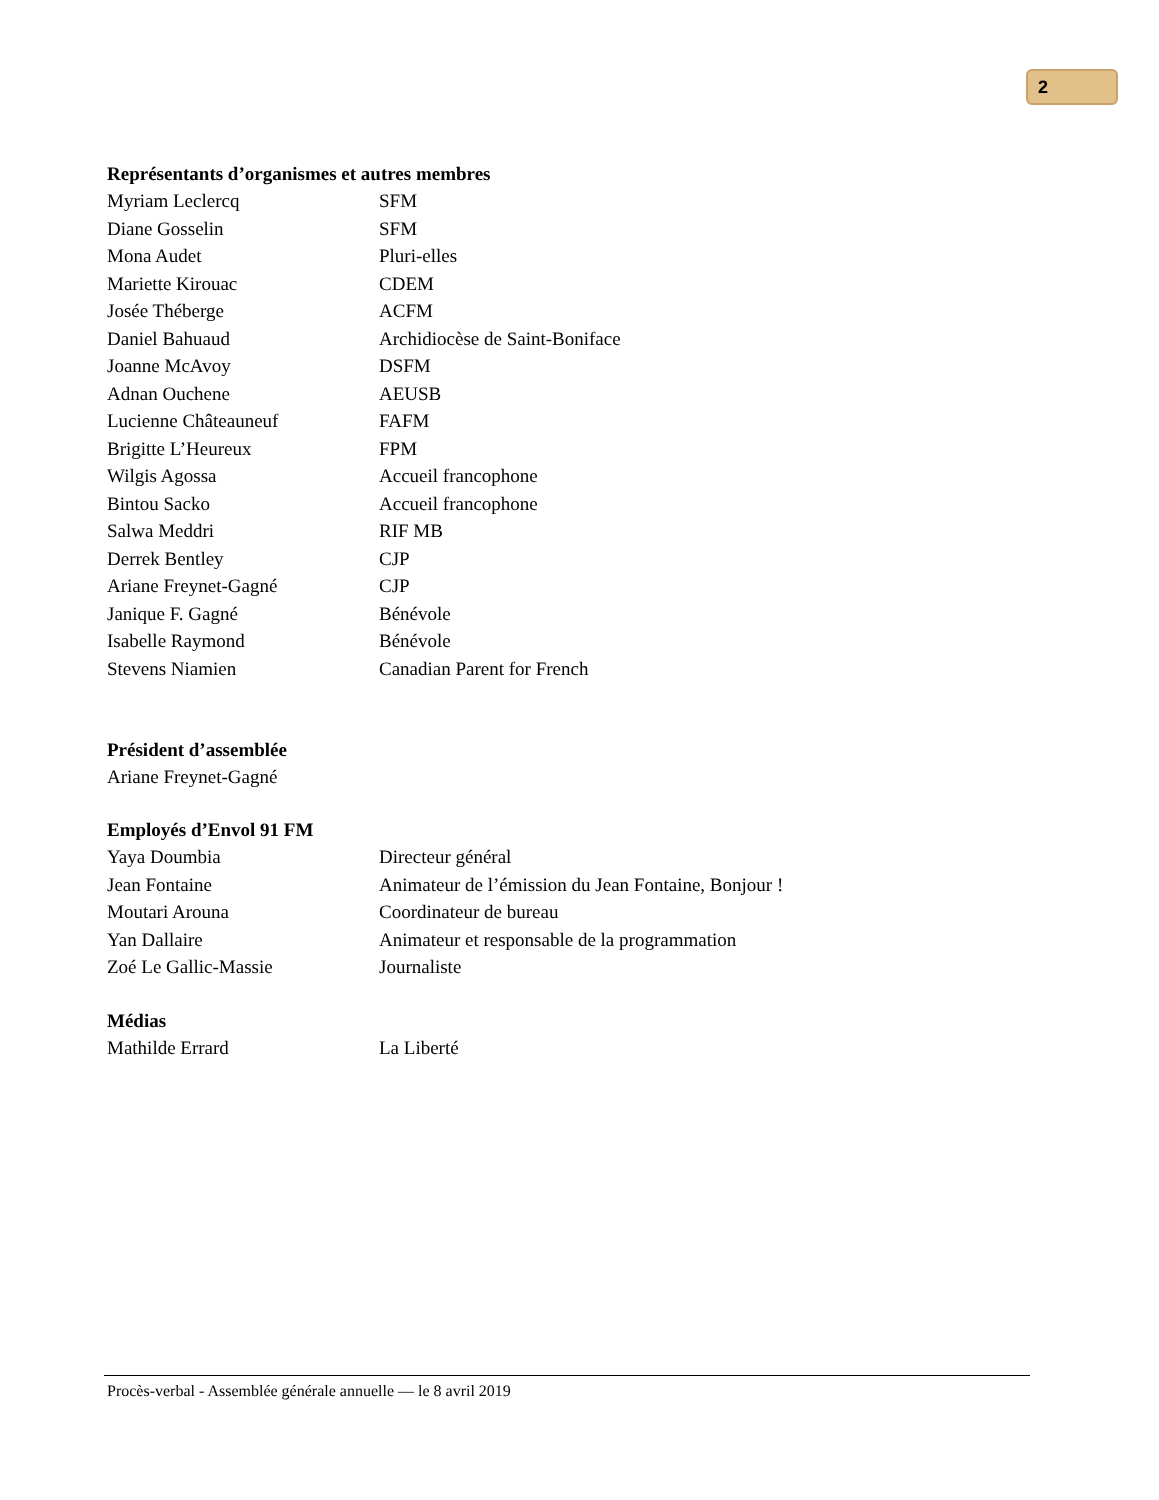2
Représentants d’organismes et autres membres
| Myriam Leclercq | SFM |
| Diane Gosselin | SFM |
| Mona Audet | Pluri-elles |
| Mariette Kirouac | CDEM |
| Josée Théberge | ACFM |
| Daniel Bahuaud | Archidiocèse de Saint-Boniface |
| Joanne McAvoy | DSFM |
| Adnan Ouchene | AEUSB |
| Lucienne Châteauneuf | FAFM |
| Brigitte L’Heureux | FPM |
| Wilgis Agossa | Accueil francophone |
| Bintou Sacko | Accueil francophone |
| Salwa Meddri | RIF MB |
| Derrek Bentley | CJP |
| Ariane Freynet-Gagné | CJP |
| Janique F. Gagné | Bénévole |
| Isabelle Raymond | Bénévole |
| Stevens Niamien | Canadian Parent for French |
Président d’assemblée
Ariane Freynet-Gagné
Employés d’Envol 91 FM
| Yaya Doumbia | Directeur général |
| Jean Fontaine | Animateur de l’émission du Jean Fontaine, Bonjour ! |
| Moutari Arouna | Coordinateur de bureau |
| Yan Dallaire | Animateur et responsable de la programmation |
| Zoé Le Gallic-Massie | Journaliste |
Médias
| Mathilde Errard | La Liberté |
Procès-verbal - Assemblée générale annuelle — le 8 avril 2019